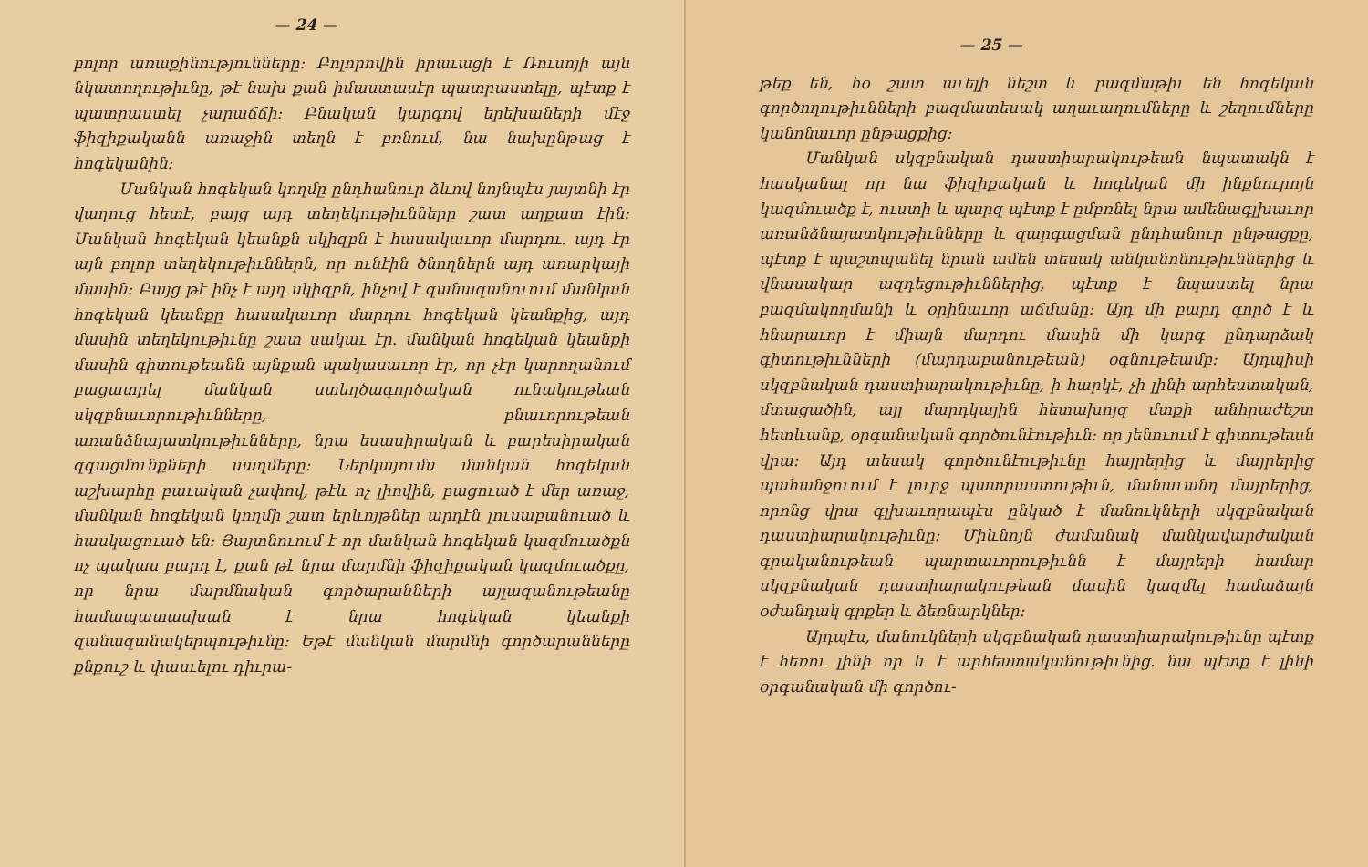— 24 —
բոլոր առաքինությունները։ Բոլորովին իրաւացի է Ռուսոյի այն նկատողութիւնը, թէ նախ քան իմաստասէր պատրաստելը, պէտք է պատրաստել չարաճճի։ Բնական կարգով երեխաների մէջ ֆիզիքականն առաջին տեղն է բռնում, նա նախընթաց է հոգեկանին։
Մանկան հոգեկան կողմը ընդհանուր ձևով նոյնպէս յայտնի էր վաղուց հետէ, բայց այդ տեղեկութիւնները շատ աղքատ էին։ Մանկան հոգեկան կեանքն սկիզբն է հասակաւոր մարդու. այդ էր այն բոլոր տեղեկութիւններն, որ ունէին ծնողներն այդ առարկայի մասին։ Բայց թէ ինչ է այդ սկիզբն, ինչով է զանազանուում մանկան հոգեկան կեանքը հասակաւոր մարդու հոգեկան կեանքից, այդ մասին տեղեկութիւնը շատ սակաւ էր. մանկան հոգեկան կեանքի մասին գիտութեանն այնքան պակասաւոր էր, որ չէր կարողանում բացատրել մանկան ստեղծագործական ունակութեան սկզբնաւորութիւնները, բնաւորութեան առանձնայատկութիւնները, նրա եսասիրական և բարեսիրական զգացմունքների սաղմերը։ Ներկայումս մանկան հոգեկան աշխարհը բաւական չափով, թէև ոչ լիովին, բացուած է մեր առաջ, մանկան հոգեկան կողմի շատ երևոյթներ արդէն լուսաբանուած և հասկացուած են։ Յայտնուում է որ մանկան հոգեկան կազմուածքն ոչ պակաս բարդ է, քան թէ նրա մարմնի ֆիզիքական կազմուածքը, որ նրա մարմնական գործարանների այլազանութեանը համապատասխան է նրա հոգեկան կեանքի զանազանակերպութիւնը։ Եթէ մանկան մարմնի գործարանները քնքուշ և փասւելու դիւրա-
— 25 —
թեք են, հօ շատ աւելի նեշտ և բազմաթիւ են հոգեկան գործողութիւնների բազմատեսակ աղաւաղումները և շեղումները կանոնաւոր ընթացքից։
Մանկան սկզբնական դաստիարակութեան նպատակն է հասկանալ որ նա ֆիզիքական և հոգեկան մի ինքնուրոյն կազմուածք է, ուստի և պարզ պէտք է ըմբռնել նրա ամենագլխաւոր առանձնայատկութիւնները և զարգացման ընդհանուր ընթացքը, պէտք է պաշտպանել նրան ամեն տեսակ անկանոնութիւններից և վնասակար ազդեցութիւններից, պէտք է նպաստել նրա բազմակողմանի և օրինաւոր աճմանը։ Այդ մի բարդ գործ է և հնարաւոր է միայն մարդու մասին մի կարգ ընդարձակ գիտութիւնների (մարդաբանութեան) օգնութեամբ։ Այդպիսի սկզբնական դաստիարակութիւնը, ի հարկէ, չի լինի արհեստական, մտացածին, այլ մարդկային հետախոյզ մտքի անհրաժեշտ հետևանք, օրգանական գործունէութիւն։ որ յենուում է գիտութեան վրա։ Այդ տեսակ գործունէութիւնը հայրերից և մայրերից պահանջուում է լուրջ պատրաստութիւն, մանաւանդ մայրերից, որոնց վրա գլխաւորապէս ընկած է մանուկների սկզբնական դաստիարակութիւնը։ Միևնոյն ժամանակ մանկավարժական գրականութեան պարտաւորութիւնն է մայրերի համար սկզբնական դաստիարակութեան մասին կազմել համաձայն օժանդակ գրքեր և ձեռնարկներ։
Այդպէս, մանուկների սկզբնական դաստիարակութիւնը պէտք է հեռու լինի որ և է արհեստականութիւնից. նա պէտք է լինի օրգանական մի գործու-